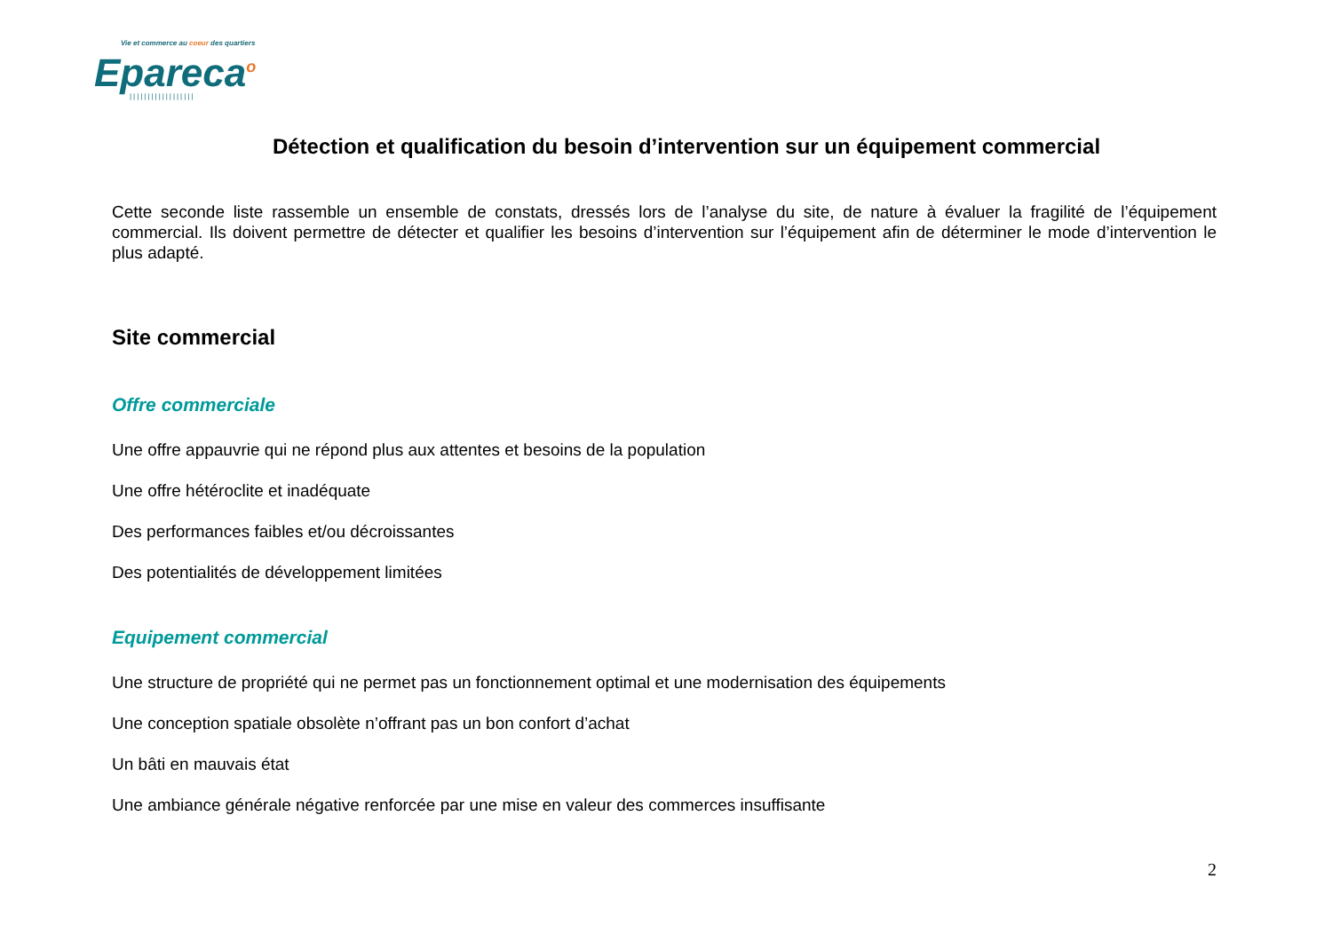Vie et commerce au coeur des quartiers
Epareca<sup>o</sup>
||||||||||||||||||
Détection et qualification du besoin d’intervention sur un équipement commercial
Cette seconde liste rassemble un ensemble de constats, dressés lors de l’analyse du site, de nature à évaluer la fragilité de l’équipement commercial. Ils doivent permettre de détecter et qualifier les besoins d’intervention sur l’équipement afin de déterminer le mode d’intervention le plus adapté.
Site commercial
Offre commerciale
Une offre appauvrie qui ne répond plus aux attentes et besoins de la population
Une offre hétéroclite et inadéquate
Des performances faibles et/ou décroissantes
Des potentialités de développement limitées
Equipement commercial
Une structure de propriété qui ne permet pas un fonctionnement optimal et une modernisation des équipements
Une conception spatiale obsolète n’offrant pas un bon confort d’achat
Un bâti en mauvais état
Une ambiance générale négative renforcée par une mise en valeur des commerces insuffisante
2